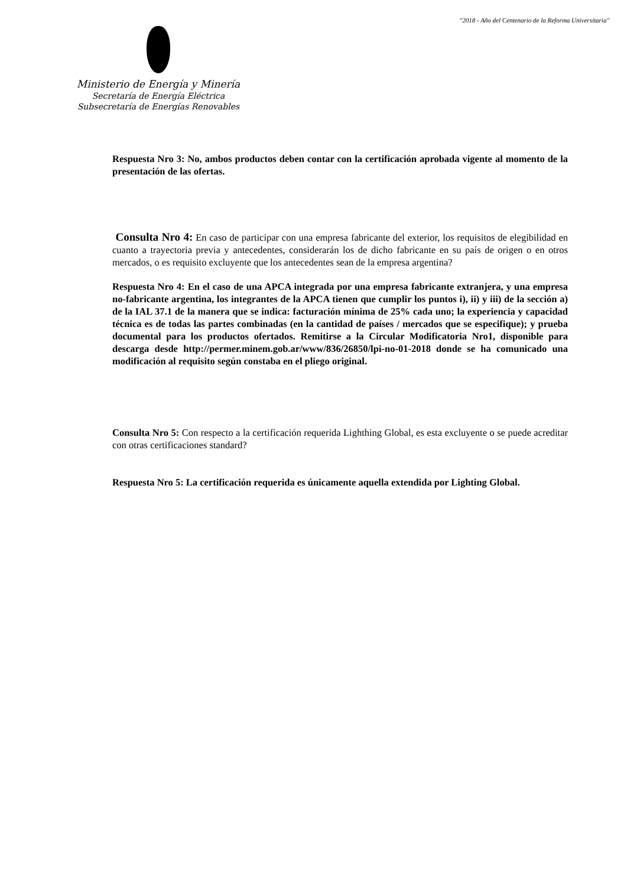"2018 - Año del Centenario de la Reforma Universitaria"
Ministerio de Energía y Minería
Secretaría de Energía Eléctrica
Subsecretaría de Energías Renovables
Respuesta Nro 3: No, ambos productos deben contar con la certificación aprobada vigente al momento de la presentación de las ofertas.
Consulta Nro 4: En caso de participar con una empresa fabricante del exterior, los requisitos de elegibilidad en cuanto a trayectoria previa y antecedentes, considerarán los de dicho fabricante en su país de origen o en otros mercados, o es requisito excluyente que los antecedentes sean de la empresa argentina?
Respuesta Nro 4: En el caso de una APCA integrada por una empresa fabricante extranjera, y una empresa no-fabricante argentina, los integrantes de la APCA tienen que cumplir los puntos i), ii) y iii) de la sección a) de la IAL 37.1 de la manera que se indica: facturación mínima de 25% cada uno; la experiencia y capacidad técnica es de todas las partes combinadas (en la cantidad de países / mercados que se especifique); y prueba documental para los productos ofertados. Remitirse a la Circular Modificatoria Nro1, disponible para descarga desde http://permer.minem.gob.ar/www/836/26850/lpi-no-01-2018 donde se ha comunicado una modificación al requisito según constaba en el pliego original.
Consulta Nro 5: Con respecto a la certificación requerida Lighthing Global, es esta excluyente o se puede acreditar con otras certificaciones standard?
Respuesta Nro 5: La certificación requerida es únicamente aquella extendida por Lighting Global.